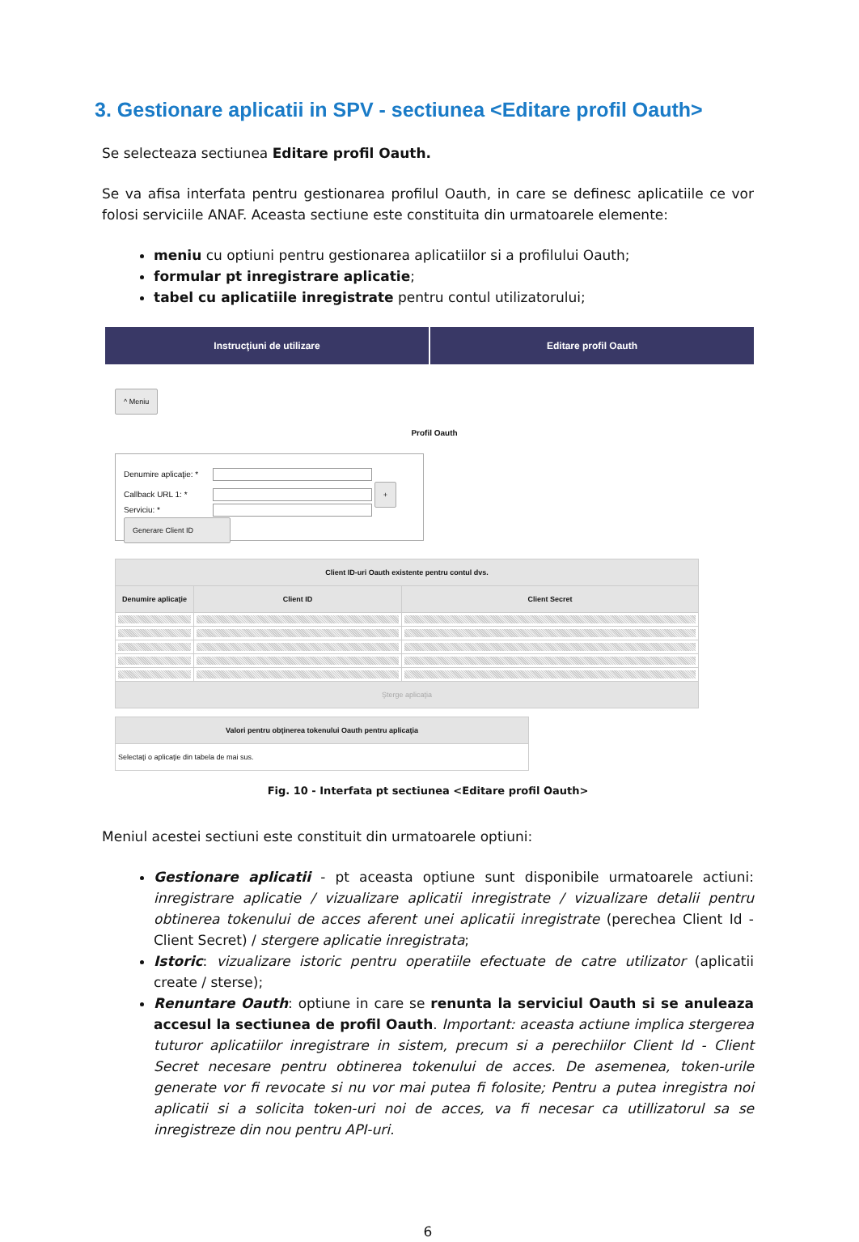3. Gestionare aplicatii in SPV - sectiunea <Editare profil Oauth>
Se selecteaza sectiunea Editare profil Oauth.
Se va afisa interfata pentru gestionarea profilul Oauth, in care se definesc aplicatiile ce vor folosi serviciile ANAF. Aceasta sectiune este constituita din urmatoarele elemente:
meniu cu optiuni pentru gestionarea aplicatiilor si a profilului Oauth;
formular pt inregistrare aplicatie;
tabel cu aplicatiile inregistrate pentru contul utilizatorului;
Instrucţiuni de utilizare Editare profil Oauth
^ Meniu
Profil Oauth
Denumire aplicaţie: *
Callback URL 1: * +
Serviciu: *
Generare Client ID
| Client ID-uri Oauth existente pentru contul dvs. | | |
| --- | --- | --- |
| Denumire aplicaţie | Client ID | Client Secret |
| Şterge aplicaţia | | |
| Valori pentru obţinerea tokenului Oauth pentru aplicaţia |
| --- |
| Selectaţi o aplicaţie din tabela de mai sus. |
Fig. 10 - Interfata pt sectiunea <Editare profil Oauth>
Meniul acestei sectiuni este constituit din urmatoarele optiuni:
Gestionare aplicatii - pt aceasta optiune sunt disponibile urmatoarele actiuni: inregistrare aplicatie / vizualizare aplicatii inregistrate / vizualizare detalii pentru obtinerea tokenului de acces aferent unei aplicatii inregistrate (perechea Client Id - Client Secret) / stergere aplicatie inregistrata;
Istoric: vizualizare istoric pentru operatiile efectuate de catre utilizator (aplicatii create / sterse);
Renuntare Oauth: optiune in care se renunta la serviciul Oauth si se anuleaza accesul la sectiunea de profil Oauth. Important: aceasta actiune implica stergerea tuturor aplicatiilor inregistrare in sistem, precum si a perechiilor Client Id - Client Secret necesare pentru obtinerea tokenului de acces. De asemenea, token-urile generate vor fi revocate si nu vor mai putea fi folosite; Pentru a putea inregistra noi aplicatii si a solicita token-uri noi de acces, va fi necesar ca utillizatorul sa se inregistreze din nou pentru API-uri.
6